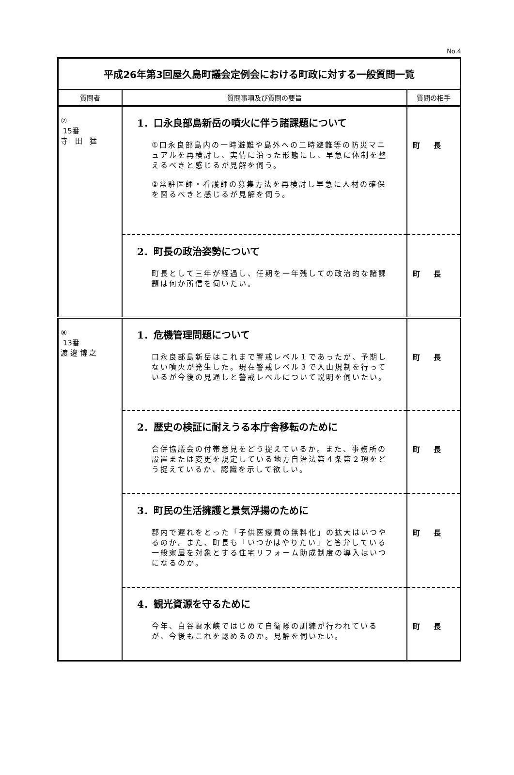No.4
| 平成26年第3回屋久島町議会定例会における町政に対する一般質問一覧 | | |
| 質問者 | 質問事項及び質問の要旨 | 質問の相手 |
| ⑦ 15番 寺 田 猛 | 1．口永良部島新岳の噴火に伴う諸課題について ①口永良部島内の一時避難や島外への二時避難等の防災マニュアルを再検討し、実情に沿った形態にし、早急に体制を整えるべきと感じるが見解を伺う。 ②常駐医師・看護師の募集方法を再検討し早急に人材の確保を図るべきと感じるが見解を伺う。 | 町長 |
| | 2．町長の政治姿勢について 町長として三年が経過し、任期を一年残しての政治的な諸課題は何か所信を伺いたい。 | 町長 |
| ⑧ 13番 渡 邉 博 之 | 1．危機管理問題について 口永良部島新岳はこれまで警戒レベル１であったが、予期しない噴火が発生した。現在警戒レベル３で入山規制を行っているが今後の見通しと警戒レベルについて説明を伺いたい。 | 町長 |
| | 2．歴史の検証に耐えうる本庁舎移転のために 合併協議会の付帯意見をどう捉えているか。また、事務所の設置または変更を規定している地方自治法第４条第２項をどう捉えているか、認識を示して欲しい。 | 町長 |
| | 3．町民の生活擁護と景気浮揚のために 郡内で遅れをとった「子供医療費の無料化」の拡大はいつやるのか。また、町長も「いつかはやりたい」と答弁している一般家屋を対象とする住宅リフォーム助成制度の導入はいつになるのか。 | 町長 |
| | 4．観光資源を守るために 今年、白谷雲水峡ではじめて自衛隊の訓練が行われているが、今後もこれを認めるのか。見解を伺いたい。 | 町長 |